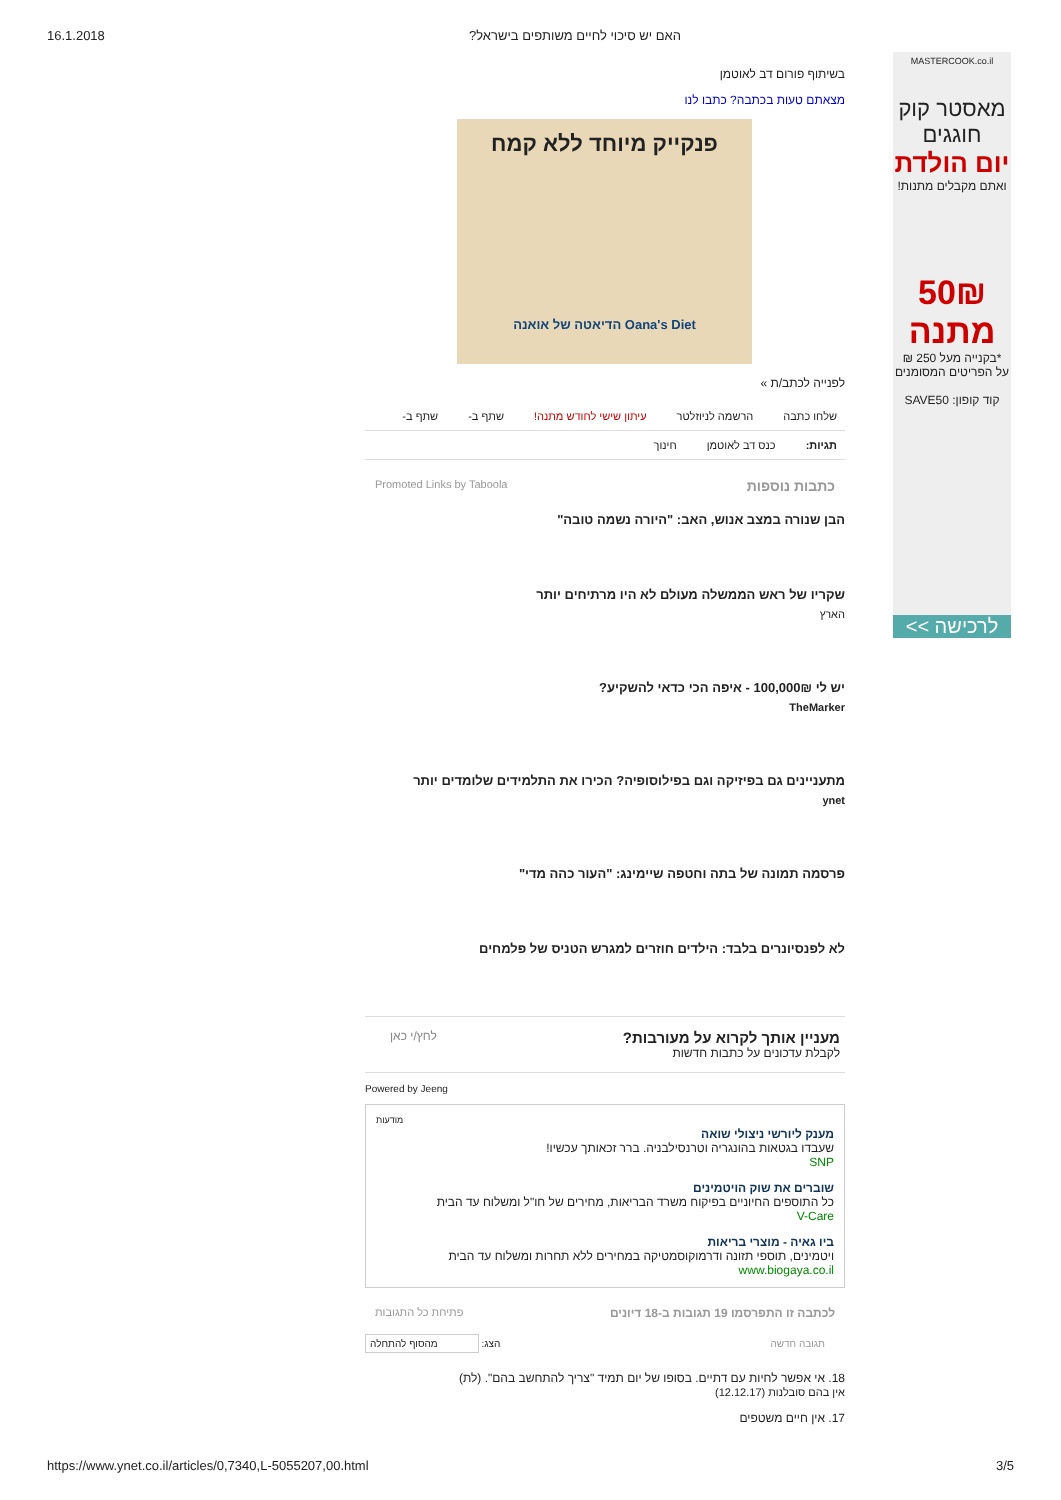16.1.2018 האם יש סיכוי לחיים משותפים בישראל?
בשיתוף פורום דב לאוטמן
מצאתם טעות בכתבה? כתבו לנו
פנקייק מיוחד ללא קמח
Oana's Diet הדיאטה של אואנה
לפנייה לכתב/ת »
שלחו כתבה הרשמה לניוזלטר עיתון שישי לחודש מתנה! שתף ב- שתף ב-
תגיות: כנס דב לאוטמן חינוך
כתבות נוספות Promoted Links by Taboola
הבן שנורה במצב אנוש, האב: "היורה נשמה טובה"
שקריו של ראש הממשלה מעולם לא היו מרתיחים יותר
הארץ
יש לי 100,000₪ - איפה הכי כדאי להשקיע?
TheMarker
מתעניינים גם בפיזיקה וגם בפילוסופיה? הכירו את התלמידים שלומדים יותר
ynet
פרסמה תמונה של בתה וחטפה שיימינג: "העור כהה מדי"
לא לפנסיונרים בלבד: הילדים חוזרים למגרש הטניס של פלמחים
מעניין אותך לקרוא על מעורבות?
לקבלת עדכונים על כתבות חדשות
לחץ/י כאן
Powered by Jeeng
מודעות
מענק ליורשי ניצולי שואה
שעבדו בגטאות בהונגריה וטרנסילבניה. ברר זכאותך עכשיו!
SNP
שוברים את שוק הויטמינים
כל התוספים החיוניים בפיקוח משרד הבריאות, מחירים של חו"ל ומשלוח עד הבית
V-Care
ביו גאיה - מוצרי בריאות
ויטמינים, תוספי תזונה ודרמוקוסמטיקה במחירים ללא תחרות ומשלוח עד הבית
www.biogaya.co.il
לכתבה זו התפרסמו 19 תגובות ב-18 דיונים פתיחת כל התגובות
תגובה חדשה הצג: מהסוף להתחלה
18. אי אפשר לחיות עם דתיים. בסופו של יום תמיד "צריך להתחשב בהם". (לת)
אין בהם סובלנות (12.12.17)
17. אין חיים משטפים
MASTERCOOK.co.il
מאסטר קוק
חוגגים
יום הולדת
ואתם מקבלים מתנות!
50₪
מתנה
*בקנייה מעל 250 ₪
על הפריטים המסומנים
קוד קופון: SAVE50
לרכישה >>
https://www.ynet.co.il/articles/0,7340,L-5055207,00.html 3/5